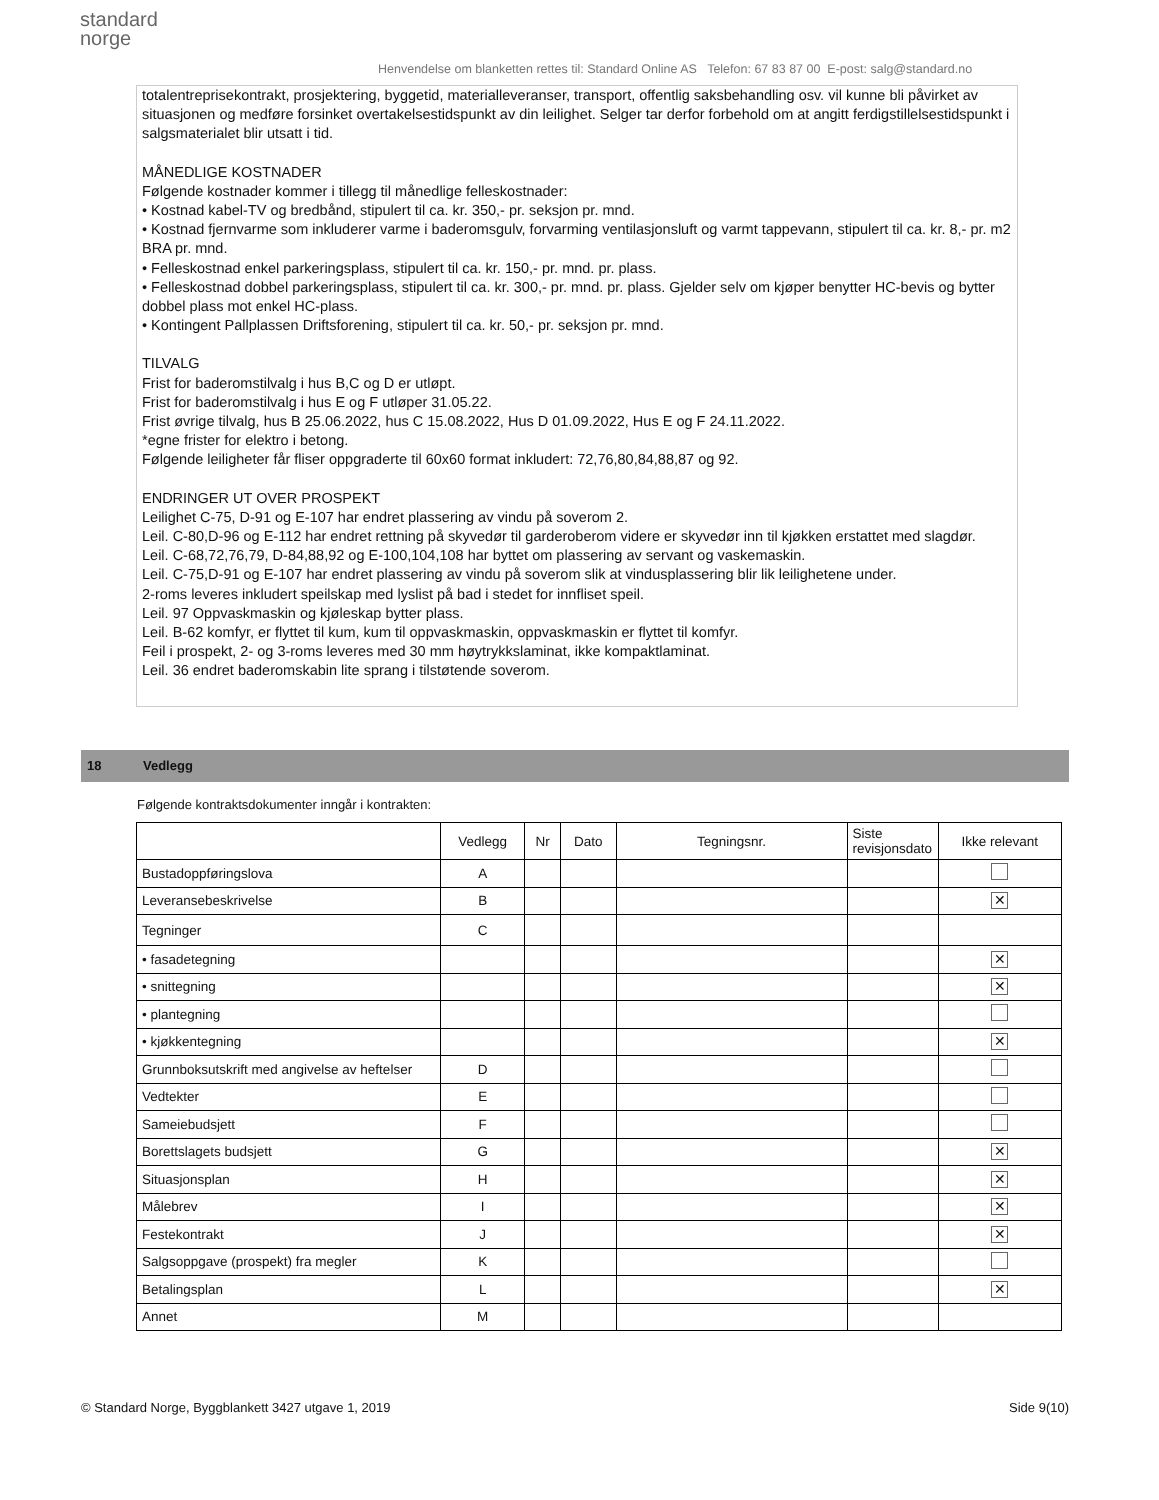standard
norge
Henvendelse om blanketten rettes til: Standard Online AS Telefon: 67 83 87 00 E-post: salg@standard.no
totalentreprisekontrakt, prosjektering, byggetid, materialleveranser, transport, offentlig saksbehandling osv. vil kunne bli påvirket av situasjonen og medføre forsinket overtakelsestidspunkt av din leilighet. Selger tar derfor forbehold om at angitt ferdigstillelsestidspunkt i salgsmaterialet blir utsatt i tid.
MÅNEDLIGE KOSTNADER
Følgende kostnader kommer i tillegg til månedlige felleskostnader:
• Kostnad kabel-TV og bredbånd, stipulert til ca. kr. 350,- pr. seksjon pr. mnd.
• Kostnad fjernvarme som inkluderer varme i baderomsgulv, forvarming ventilasjonsluft og varmt tappevann, stipulert til ca. kr. 8,- pr. m2 BRA pr. mnd.
• Felleskostnad enkel parkeringsplass, stipulert til ca. kr. 150,- pr. mnd. pr. plass.
• Felleskostnad dobbel parkeringsplass, stipulert til ca. kr. 300,- pr. mnd. pr. plass. Gjelder selv om kjøper benytter HC-bevis og bytter dobbel plass mot enkel HC-plass.
• Kontingent Pallplassen Driftsforening, stipulert til ca. kr. 50,- pr. seksjon pr. mnd.
TILVALG
Frist for baderomstilvalg i hus B,C og D er utløpt.
Frist for baderomstilvalg i hus E og F utløper 31.05.22.
Frist øvrige tilvalg, hus B 25.06.2022, hus C 15.08.2022, Hus D 01.09.2022, Hus E og F 24.11.2022.
*egne frister for elektro i betong.
Følgende leiligheter får fliser oppgraderte til 60x60 format inkludert: 72,76,80,84,88,87 og 92.
ENDRINGER UT OVER PROSPEKT
Leilighet C-75, D-91 og E-107 har endret plassering av vindu på soverom 2.
Leil. C-80,D-96 og E-112 har endret rettning på skyvedør til garderoberom videre er skyvedør inn til kjøkken erstattet med slagdør.
Leil. C-68,72,76,79, D-84,88,92 og E-100,104,108 har byttet om plassering av servant og vaskemaskin.
Leil. C-75,D-91 og E-107 har endret plassering av vindu på soverom slik at vindusplassering blir lik leilighetene under.
2-roms leveres inkludert speilskap med lyslist på bad i stedet for innfliset speil.
Leil. 97 Oppvaskmaskin og kjøleskap bytter plass.
Leil. B-62 komfyr, er flyttet til kum, kum til oppvaskmaskin, oppvaskmaskin er flyttet til komfyr.
Feil i prospekt, 2- og 3-roms leveres med 30 mm høytrykkslaminat, ikke kompaktlaminat.
Leil. 36 endret baderomskabin lite sprang i tilstøtende soverom.
18 Vedlegg
Følgende kontraktsdokumenter inngår i kontrakten:
| | Vedlegg | Nr | Dato | Tegningsnr. | Siste revisjonsdato | Ikke relevant |
| --- | --- | --- | --- | --- | --- | --- |
| Bustadoppføringslova | A | | | | | |
| Leveransebeskrivelse | B | | | | | ✕ |
| Tegninger | C | | | | | |
| • fasadetegning | | | | | | ✕ |
| • snittegning | | | | | | ✕ |
| • plantegning | | | | | | |
| • kjøkkentegning | | | | | | ✕ |
| Grunnboksutskrift med angivelse av heftelser | D | | | | | |
| Vedtekter | E | | | | | |
| Sameiebudsjett | F | | | | | |
| Borettslagets budsjett | G | | | | | ✕ |
| Situasjonsplan | H | | | | | ✕ |
| Målebrev | I | | | | | ✕ |
| Festekontrakt | J | | | | | ✕ |
| Salgsoppgave (prospekt) fra megler | K | | | | | |
| Betalingsplan | L | | | | | ✕ |
| Annet | M | | | | | |
© Standard Norge, Byggblankett 3427 utgave 1, 2019 Side 9(10)